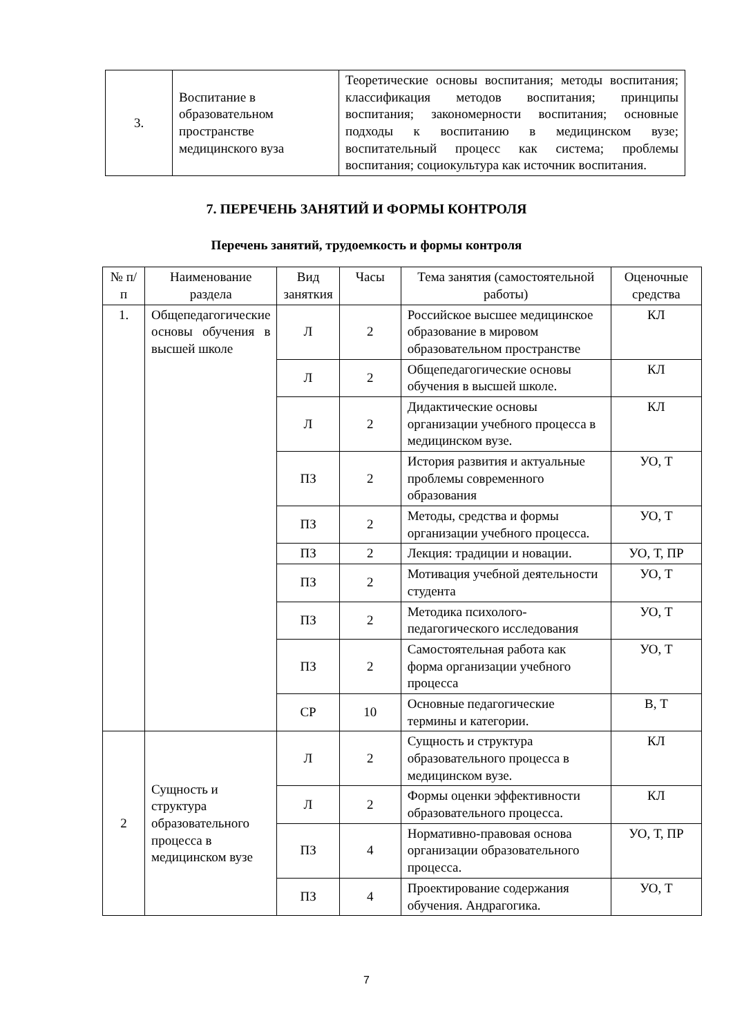| 3. | Воспитание в образовательном пространстве медицинского вуза | Теоретические основы воспитания; методы воспитания; классификация методов воспитания; принципы воспитания; закономерности воспитания; основные подходы к воспитанию в медицинском вузе; воспитательный процесс как система; проблемы воспитания; социокультура как источник воспитания. |
7. ПЕРЕЧЕНЬ ЗАНЯТИЙ И ФОРМЫ КОНТРОЛЯ
Перечень занятий, трудоемкость и формы контроля
| № п/п | Наименование раздела | Вид заняткия | Часы | Тема занятия (самостоятельной работы) | Оценочные средства |
| --- | --- | --- | --- | --- | --- |
| 1. | Общепедагогические основы обучения в высшей школе | Л | 2 | Российское высшее медицинское образование в мировом образовательном пространстве | КЛ |
| | | Л | 2 | Общепедагогические основы обучения в высшей школе. | КЛ |
| | | Л | 2 | Дидактические основы организации учебного процесса в медицинском вузе. | КЛ |
| | | ПЗ | 2 | История развития и актуальные проблемы современного образования | УО, Т |
| | | ПЗ | 2 | Методы, средства и формы организации учебного процесса. | УО, Т |
| | | ПЗ | 2 | Лекция: традиции и новации. | УО, Т, ПР |
| | | ПЗ | 2 | Мотивация учебной деятельности студента | УО, Т |
| | | ПЗ | 2 | Методика психолого-педагогического исследования | УО, Т |
| | | ПЗ | 2 | Самостоятельная работа как форма организации учебного процесса | УО, Т |
| | | СР | 10 | Основные педагогические термины и категории. | В, Т |
| 2 | Сущность и структура образовательного процесса в медицинском вузе | Л | 2 | Сущность и структура образовательного процесса в медицинском вузе. | КЛ |
| | | Л | 2 | Формы оценки эффективности образовательного процесса. | КЛ |
| | | ПЗ | 4 | Нормативно-правовая основа организации образовательного процесса. | УО, Т, ПР |
| | | ПЗ | 4 | Проектирование содержания обучения. Андрагогика. | УО, Т |
7